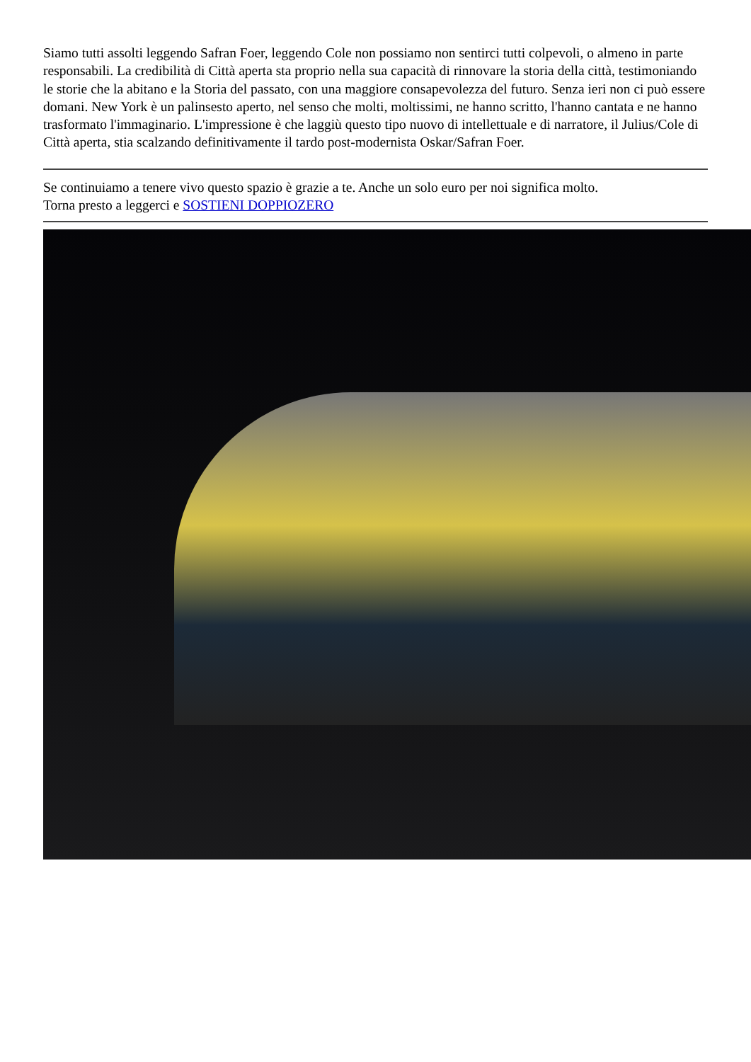Siamo tutti assolti leggendo Safran Foer, leggendo Cole non possiamo non sentirci tutti colpevoli, o almeno in parte responsabili. La credibilità di Città aperta sta proprio nella sua capacità di rinnovare la storia della città, testimoniando le storie che la abitano e la Storia del passato, con una maggiore consapevolezza del futuro. Senza ieri non ci può essere domani. New York è un palinsesto aperto, nel senso che molti, moltissimi, ne hanno scritto, l'hanno cantata e ne hanno trasformato l'immaginario. L'impressione è che laggiù questo tipo nuovo di intellettuale e di narratore, il Julius/Cole di Città aperta, stia scalzando definitivamente il tardo post-modernista Oskar/Safran Foer.
Se continuiamo a tenere vivo questo spazio è grazie a te. Anche un solo euro per noi significa molto.
Torna presto a leggerci e SOSTIENI DOPPIOZERO